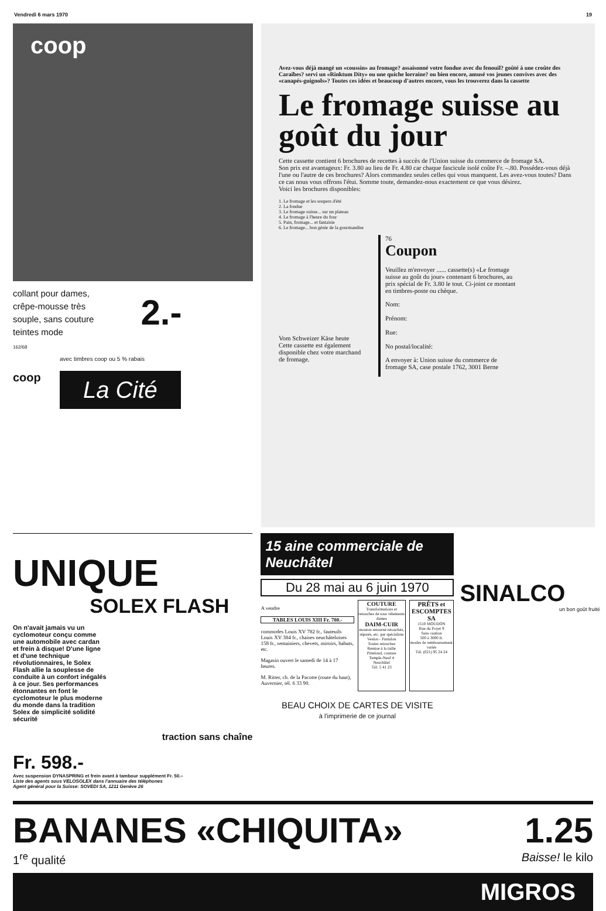Vendredi 6 mars 1970 19
coop
collant pour dames,
crêpe-mousse très
souple, sans couture
teintes mode
2.-
162/68
avec timbres coop ou 5 % rabais
coop La Cité
Avez-vous déjà mangé un «coussin» au fromage? assaisonné votre fondue avec du fenouil? goûté à une croûte des Caraïbes? servi un «Rinktum Dity» ou une quiche lorraine? ou bien encore, amusé vos jeunes convives avec des «canapés-guignols»? Toutes ces idées et beaucoup d'autres encore, vous les trouverez dans la cassette
Le fromage suisse au goût du jour
Cette cassette contient 6 brochures de recettes à succès de l'Union suisse du commerce de fromage SA.
Son prix est avantageux: Fr. 3.80 au lieu de Fr. 4.80 car chaque fascicule isolé coûte Fr. –.80. Possédez-vous déjà l'une ou l'autre de ces brochures? Alors commandez seules celles qui vous manquent. Les avez-vous toutes? Dans ce cas nous vous offrons l'étui. Somme toute, demandez-nous exactement ce que vous désirez.
Voici les brochures disponibles:
1. Le fromage et les soupers d'été
2. La fondue
3. Le fromage suisse... sur un plateau
4. Le fromage à l'heure du four
5. Pain, fromage... et fantaisie
6. Le fromage... bon génie de la gourmandise
Vom Schweizer Käse heute
Cette cassette est également disponible chez votre marchand de fromage.
76
Coupon
Veuillez m'envoyer ...... cassette(s) «Le fromage suisse au goût du jour» contenant 6 brochures, au prix spécial de Fr. 3.80 le tout. Ci-joint ce montant en timbres-poste ou chèque.
Nom:
Prénom:
Rue:
No postal/localité:
A envoyer à: Union suisse du commerce de fromage SA, case postale 1762, 3001 Berne
UNIQUE
SOLEX FLASH
On n'avait jamais vu un cyclomoteur conçu comme une automobile avec cardan et frein à disque! D'une ligne et d'une technique révolutionnaires, le Solex Flash allie la souplesse de conduite à un confort inégalés à ce jour. Ses performances étonnantes en font le cyclomoteur le plus moderne du monde dans la tradition Solex de simplicité solidité sécurité
traction sans chaîne
Fr. 598.-
Avec suspension DYNASPRING et frein avant à tambour supplément Fr. 50.–
Liste des agents sous VELOSOLEX dans l'annuaire des téléphones
Agent général pour la Suisse: SOVEDI SA, 1211 Genève 26
15 aine commerciale de Neuchâtel
Du 28 mai au 6 juin 1970
A vendre
TABLES LOUIS XIII Fr. 780.-
commodes Louis XV 782 fr., fauteuils Louis XV 384 fr., chaises neuchâteloises 158 fr., semainiers, chevets, miroirs, bahuts, etc.
Magasin ouvert le samedi de 14 à 17 heures.
M. Ritter, ch. de la Pacotte (route du haut), Auvernier, tél. 6 33 90.
COUTURE
Transformations et retouches de tous vêtements dames
DAIM-CUIR
mouton retourné retouchés, réparés, etc. par spécialiste
Veston - Pantalon
Toutes retouches
Remise à la taille
Pitteloud, couture
Temple-Neuf 4
Neuchâtel
Tél. 5 41 23
PRÊTS et ESCOMPTES SA
1510 MOUDON
Rue du Poyet 9
Sans caution
500 à 3000 fr.
modes de remboursement variés
Tél. (021) 95 24 24
BEAU CHOIX DE CARTES DE VISITE
à l'imprimerie de ce journal
SINALCO
un bon goût fruité
BANANES «CHIQUITA» 1.25
1<sup>re</sup> qualité Baisse! le kilo
MIGROS